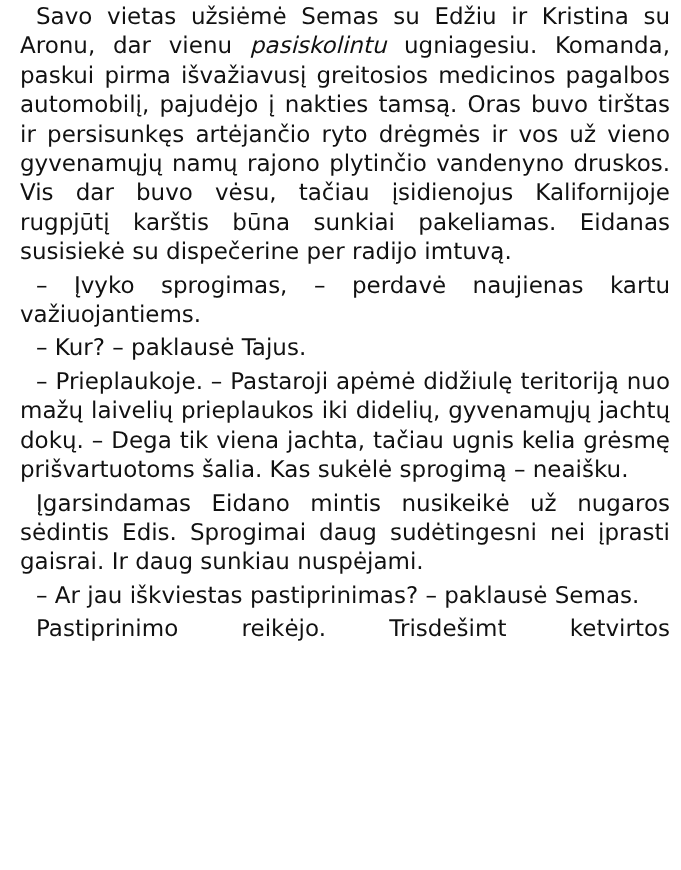Savo vietas užsiėmė Semas su Edžiu ir Kristina su Aronu, dar vienu pasiskolintu ugniagesiu. Komanda, paskui pirma išvažiavusį greitosios medicinos pagalbos automobilį, pajudėjo į nakties tamsą. Oras buvo tirštas ir persisunkęs artėjančio ryto drėgmės ir vos už vieno gyvenamųjų namų rajono plytinčio vandenyno druskos. Vis dar buvo vėsu, tačiau įsidienojus Kalifornijoje rugpjūtį karštis būna sunkiai pakeliamas. Eidanas susisiekė su dispečerine per radijo imtuvą.
– Įvyko sprogimas, – perdavė naujienas kartu važiuojantiems.
– Kur? – paklausė Tajus.
– Prieplaukoje. – Pastaroji apėmė didžiulę teritoriją nuo mažų laivelių prieplaukos iki didelių, gyvenamųjų jachtų dokų. – Dega tik viena jachta, tačiau ugnis kelia grėsmę prišvartuotoms šalia. Kas sukėlė sprogimą – neaišku.
Įgarsindamas Eidano mintis nusikeikė už nugaros sėdintis Edis. Sprogimai daug sudėtingesni nei įprasti gaisrai. Ir daug sunkiau nuspėjami.
– Ar jau iškviestas pastiprinimas? – paklausė Semas.
Pastiprinimo reikėjo. Trisdešimt ketvirtos